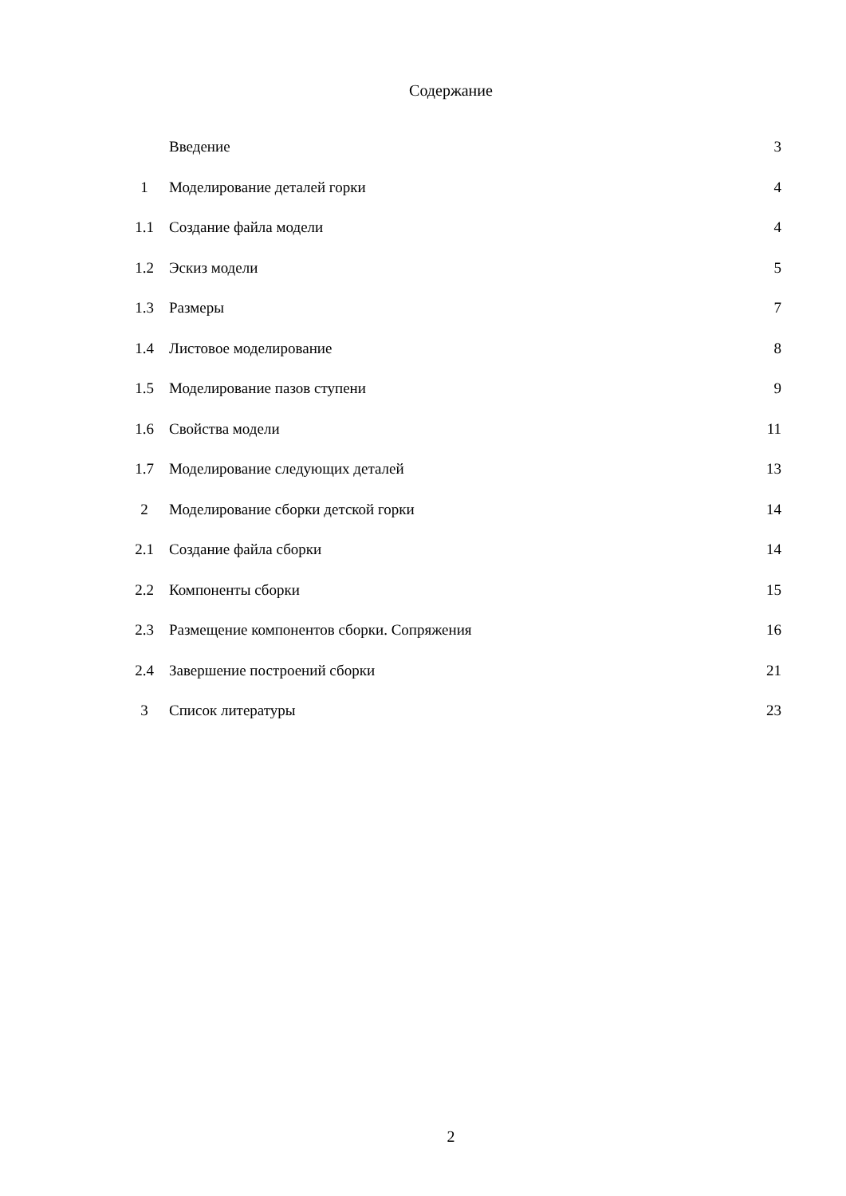Содержание
| | Введение | 3 |
| 1 | Моделирование деталей горки | 4 |
| 1.1 | Создание файла модели | 4 |
| 1.2 | Эскиз модели | 5 |
| 1.3 | Размеры | 7 |
| 1.4 | Листовое моделирование | 8 |
| 1.5 | Моделирование пазов ступени | 9 |
| 1.6 | Свойства модели | 11 |
| 1.7 | Моделирование следующих деталей | 13 |
| 2 | Моделирование сборки детской горки | 14 |
| 2.1 | Создание файла сборки | 14 |
| 2.2 | Компоненты сборки | 15 |
| 2.3 | Размещение компонентов сборки. Сопряжения | 16 |
| 2.4 | Завершение построений сборки | 21 |
| 3 | Список литературы | 23 |
2